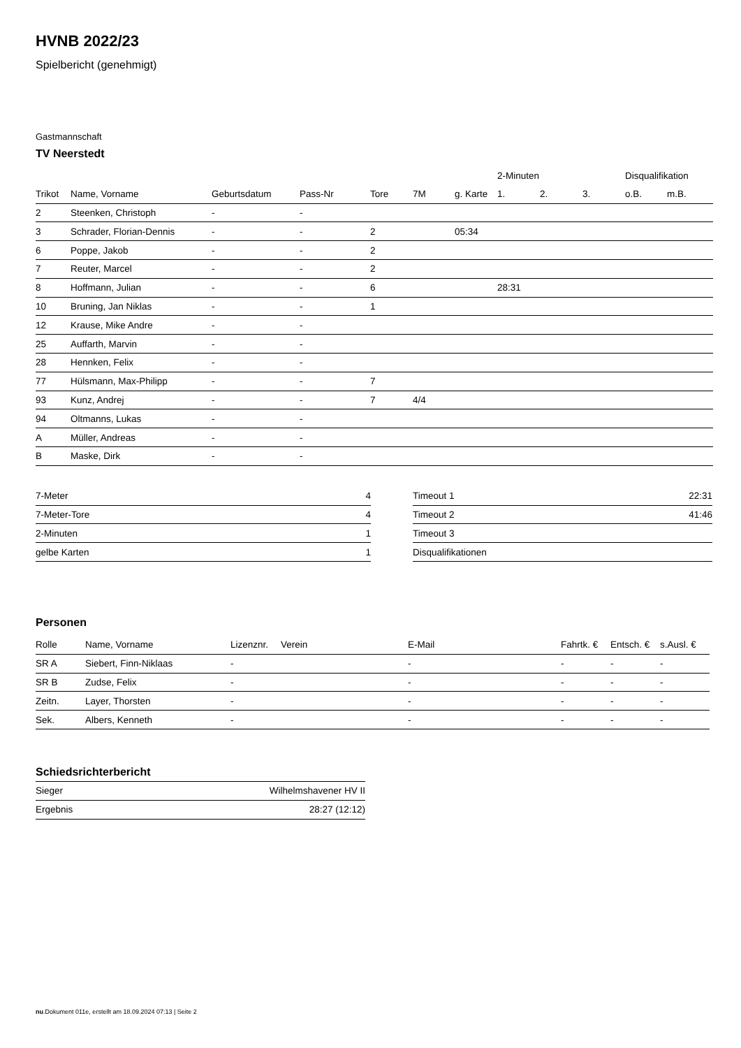HVNB 2022/23
Spielbericht (genehmigt)
Gastmannschaft
TV Neerstedt
| | | | | | | | 2-Minuten | | | Disqualifikation | |
| --- | --- | --- | --- | --- | --- | --- | --- | --- | --- | --- | --- |
| Trikot | Name, Vorname | Geburtsdatum | Pass-Nr | Tore | 7M | g. Karte | 1. | 2. | 3. | o.B. | m.B. |
| 2 | Steenken, Christoph | - | - | | | | | | | | |
| 3 | Schrader, Florian-Dennis | - | - | 2 | | 05:34 | | | | | |
| 6 | Poppe, Jakob | - | - | 2 | | | | | | | |
| 7 | Reuter, Marcel | - | - | 2 | | | | | | | |
| 8 | Hoffmann, Julian | - | - | 6 | | | 28:31 | | | | |
| 10 | Bruning, Jan Niklas | - | - | 1 | | | | | | | |
| 12 | Krause, Mike Andre | - | - | | | | | | | | |
| 25 | Auffarth, Marvin | - | - | | | | | | | | |
| 28 | Hennken, Felix | - | - | | | | | | | | |
| 77 | Hülsmann, Max-Philipp | - | - | 7 | | | | | | | |
| 93 | Kunz, Andrej | - | - | 7 | 4/4 | | | | | | |
| 94 | Oltmanns, Lukas | - | - | | | | | | | | |
| A | Müller, Andreas | - | - | | | | | | | | |
| B | Maske, Dirk | - | - | | | | | | | | |
| 7-Meter | 4 |
| 7-Meter-Tore | 4 |
| 2-Minuten | 1 |
| gelbe Karten | 1 |
| Timeout 1 | 22:31 |
| Timeout 2 | 41:46 |
| Timeout 3 | |
| Disqualifikationen | |
Personen
| Rolle | Name, Vorname | Lizenznr. | Verein | E-Mail | Fahrtk. € | Entsch. € | s.Ausl. € |
| --- | --- | --- | --- | --- | --- | --- | --- |
| SR A | Siebert, Finn-Niklaas | - | | - | - | - | - |
| SR B | Zudse, Felix | - | | - | - | - | - |
| Zeitn. | Layer, Thorsten | - | | - | - | - | - |
| Sek. | Albers, Kenneth | - | | - | - | - | - |
Schiedsrichterbericht
| Sieger | Wilhelmshavener HV II |
| Ergebnis | 28:27 (12:12) |
nu.Dokument 011e, erstellt am 18.09.2024 07:13 | Seite 2